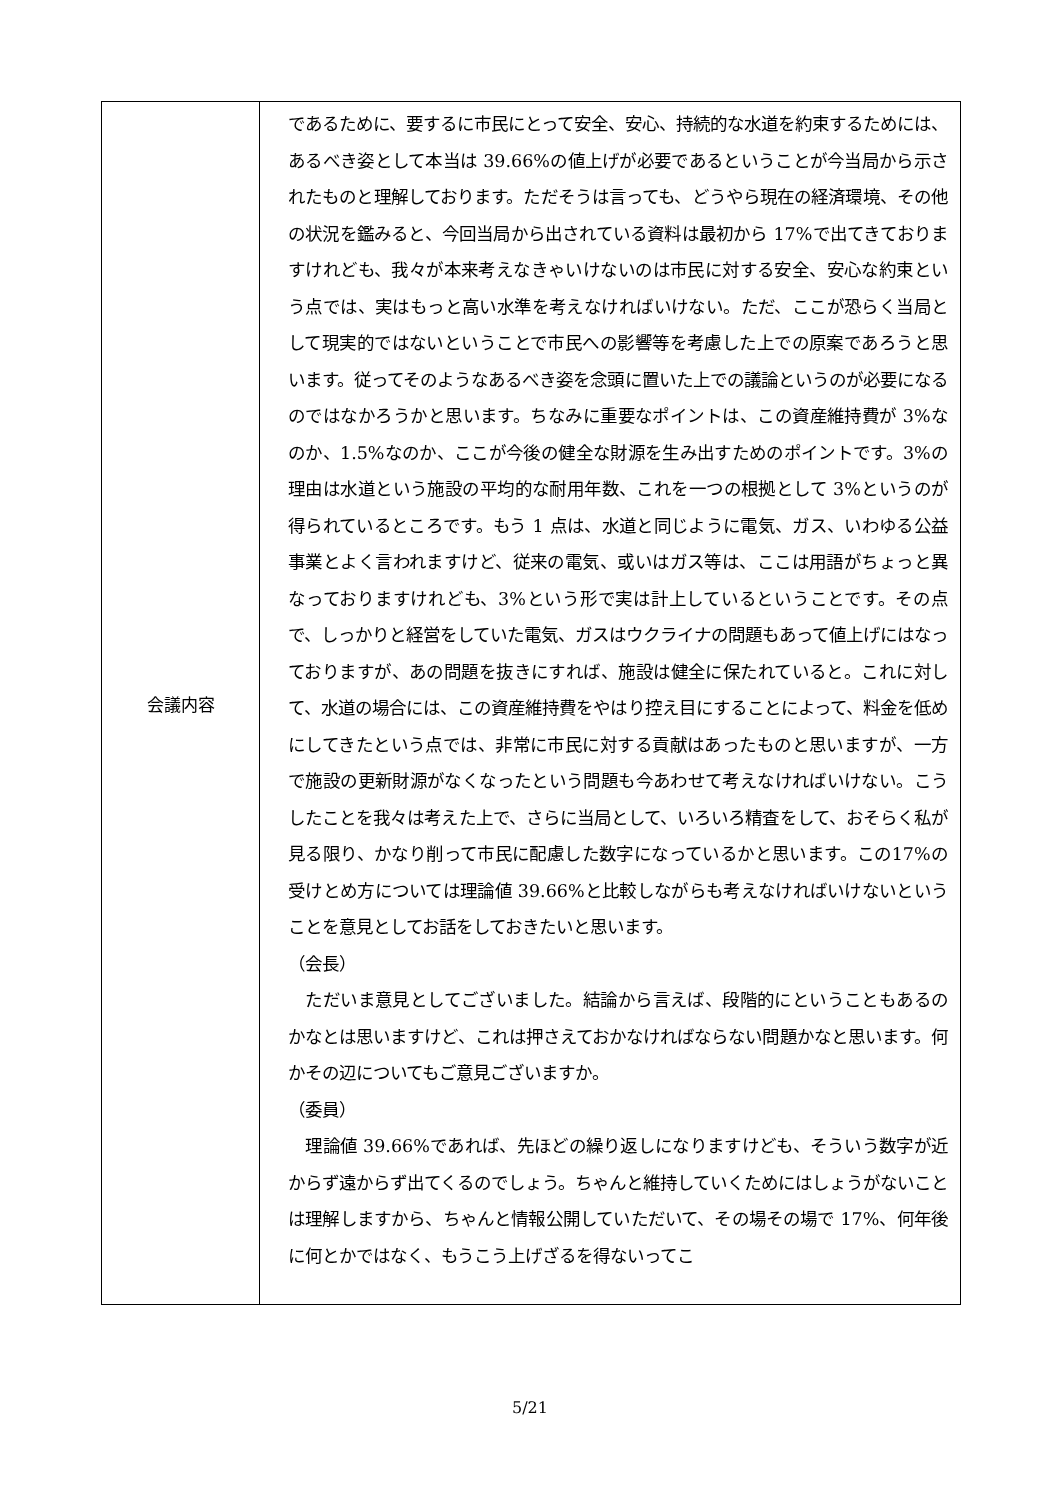| 会議内容 | であるために、要するに市民にとって安全、安心、持続的な水道を約束するためには、あるべき姿として本当は 39.66%の値上げが必要であるということが今当局から示されたものと理解しております。ただそうは言っても、どうやら現在の経済環境、その他の状況を鑑みると、今回当局から出されている資料は最初から 17%で出てきておりますけれども、我々が本来考えなきゃいけないのは市民に対する安全、安心な約束という点では、実はもっと高い水準を考えなければいけない。ただ、ここが恐らく当局として現実的ではないということで市民への影響等を考慮した上での原案であろうと思います。従ってそのようなあるべき姿を念頭に置いた上での議論というのが必要になるのではなかろうかと思います。ちなみに重要なポイントは、この資産維持費が 3%なのか、1.5%なのか、ここが今後の健全な財源を生み出すためのポイントです。3%の理由は水道という施設の平均的な耐用年数、これを一つの根拠として 3%というのが得られているところです。もう 1 点は、水道と同じように電気、ガス、いわゆる公益事業とよく言われますけど、従来の電気、或いはガス等は、ここは用語がちょっと異なっておりますけれども、3%という形で実は計上しているということです。その点で、しっかりと経営をしていた電気、ガスはウクライナの問題もあって値上げにはなっておりますが、あの問題を抜きにすれば、施設は健全に保たれていると。これに対して、水道の場合には、この資産維持費をやはり控え目にすることによって、料金を低めにしてきたという点では、非常に市民に対する貢献はあったものと思いますが、一方で施設の更新財源がなくなったという問題も今あわせて考えなければいけない。こうしたことを我々は考えた上で、さらに当局として、いろいろ精査をして、おそらく私が見る限り、かなり削って市民に配慮した数字になっているかと思います。この17%の受けとめ方については理論値 39.66%と比較しながらも考えなければいけないということを意見としてお話をしておきたいと思います。 （会長） ただいま意見としてございました。結論から言えば、段階的にということもあるのかなとは思いますけど、これは押さえておかなければならない問題かなと思います。何かその辺についてもご意見ございますか。 （委員） 理論値 39.66%であれば、先ほどの繰り返しになりますけども、そういう数字が近からず遠からず出てくるのでしょう。ちゃんと維持していくためにはしょうがないことは理解しますから、ちゃんと情報公開していただいて、その場その場で 17%、何年後に何とかではなく、もうこう上げざるを得ないってこ |
5/21